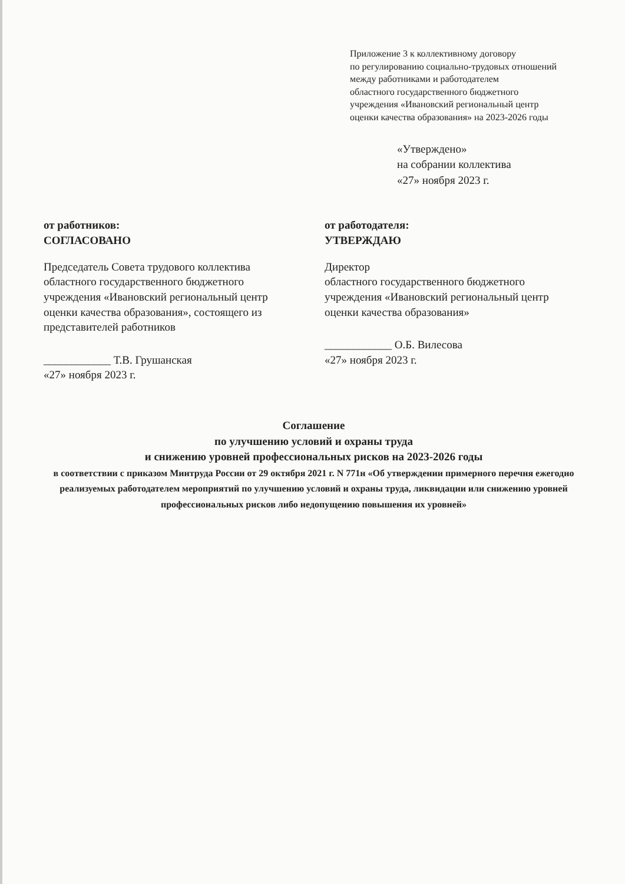Приложение 3 к коллективному договору
по регулированию социально-трудовых отношений
между работниками и работодателем
областного государственного бюджетного
учреждения «Ивановский региональный центр
оценки качества образования» на 2023-2026 годы
«Утверждено»
на собрании коллектива
«27» ноября 2023 г.
от работников:
СОГЛАСОВАНО
Председатель Совета трудового коллектива областного государственного бюджетного учреждения «Ивановский региональный центр оценки качества образования», состоящего из представителей работников
____________ Т.В. Грушанская
«27» ноября 2023 г.
от работодателя:
УТВЕРЖДАЮ
Директор
областного государственного бюджетного учреждения «Ивановский региональный центр оценки качества образования»
____________ О.Б. Вилесова
«27» ноября 2023 г.
Соглашение
по улучшению условий и охраны труда
и снижению уровней профессиональных рисков на 2023-2026 годы
в соответствии с приказом Минтруда России от 29 октября 2021 г. N 771н «Об утверждении примерного перечня ежегодно реализуемых работодателем мероприятий по улучшению условий и охраны труда, ликвидации или снижению уровней профессиональных рисков либо недопущению повышения их уровней»